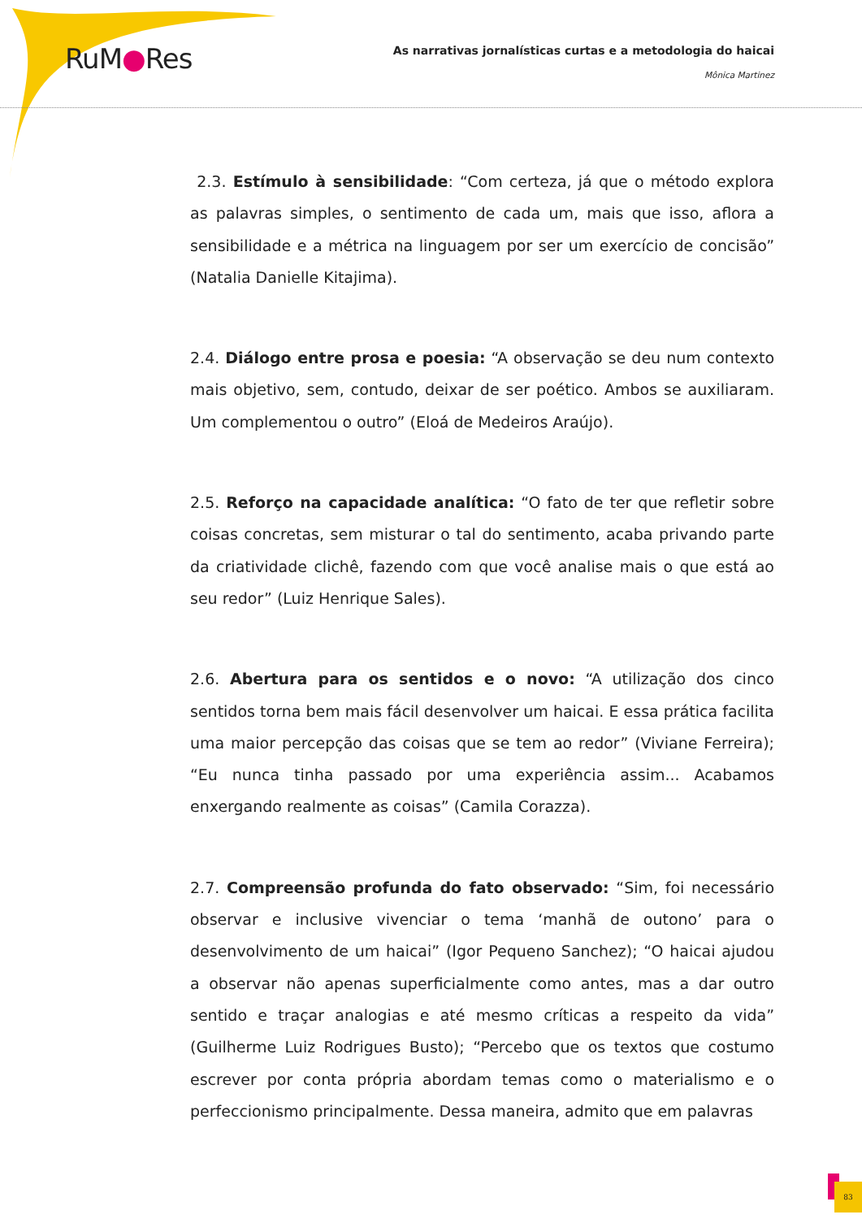RuM●Res
As narrativas jornalísticas curtas e a metodologia do haicai
Mônica Martinez
2.3. Estímulo à sensibilidade: “Com certeza, já que o método explora as palavras simples, o sentimento de cada um, mais que isso, aflora a sensibilidade e a métrica na linguagem por ser um exercício de concisão” (Natalia Danielle Kitajima).
2.4. Diálogo entre prosa e poesia: “A observação se deu num contexto mais objetivo, sem, contudo, deixar de ser poético. Ambos se auxiliaram. Um complementou o outro” (Eloá de Medeiros Araújo).
2.5. Reforço na capacidade analítica: “O fato de ter que refletir sobre coisas concretas, sem misturar o tal do sentimento, acaba privando parte da criatividade clichê, fazendo com que você analise mais o que está ao seu redor” (Luiz Henrique Sales).
2.6. Abertura para os sentidos e o novo: “A utilização dos cinco sentidos torna bem mais fácil desenvolver um haicai. E essa prática facilita uma maior percepção das coisas que se tem ao redor” (Viviane Ferreira); “Eu nunca tinha passado por uma experiência assim... Acabamos enxergando realmente as coisas” (Camila Corazza).
2.7. Compreensão profunda do fato observado: “Sim, foi necessário observar e inclusive vivenciar o tema ‘manhã de outono’ para o desenvolvimento de um haicai” (Igor Pequeno Sanchez); “O haicai ajudou a observar não apenas superficialmente como antes, mas a dar outro sentido e traçar analogias e até mesmo críticas a respeito da vida” (Guilherme Luiz Rodrigues Busto); “Percebo que os textos que costumo escrever por conta própria abordam temas como o materialismo e o perfeccionismo principalmente. Dessa maneira, admito que em palavras
83